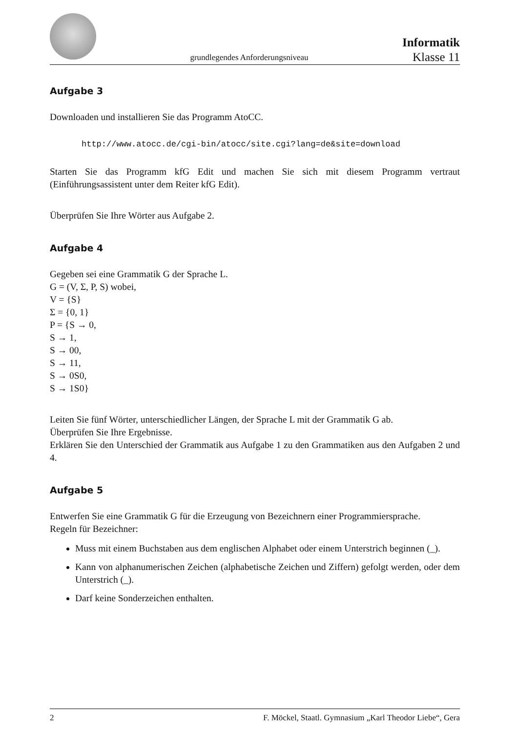grundlegendes Anforderungsniveau
Informatik
Klasse 11
Aufgabe 3
Downloaden und installieren Sie das Programm AtoCC.
http://www.atocc.de/cgi-bin/atocc/site.cgi?lang=de&site=download
Starten Sie das Programm kfG Edit und machen Sie sich mit diesem Programm vertraut (Einführungsassistent unter dem Reiter kfG Edit).
Überprüfen Sie Ihre Wörter aus Aufgabe 2.
Aufgabe 4
Gegeben sei eine Grammatik G der Sprache L.
G = (V, Σ, P, S) wobei,
V = {S}
Σ = {0, 1}
P = {S → 0,
S → 1,
S → 00,
S → 11,
S → 0S0,
S → 1S0}
Leiten Sie fünf Wörter, unterschiedlicher Längen, der Sprache L mit der Grammatik G ab.
Überprüfen Sie Ihre Ergebnisse.
Erklären Sie den Unterschied der Grammatik aus Aufgabe 1 zu den Grammatiken aus den Aufgaben 2 und 4.
Aufgabe 5
Entwerfen Sie eine Grammatik G für die Erzeugung von Bezeichnern einer Programmiersprache.
Regeln für Bezeichner:
Muss mit einem Buchstaben aus dem englischen Alphabet oder einem Unterstrich beginnen (_).
Kann von alphanumerischen Zeichen (alphabetische Zeichen und Ziffern) gefolgt werden, oder dem Unterstrich (_).
Darf keine Sonderzeichen enthalten.
2 F. Möckel, Staatl. Gymnasium „Karl Theodor Liebe“, Gera